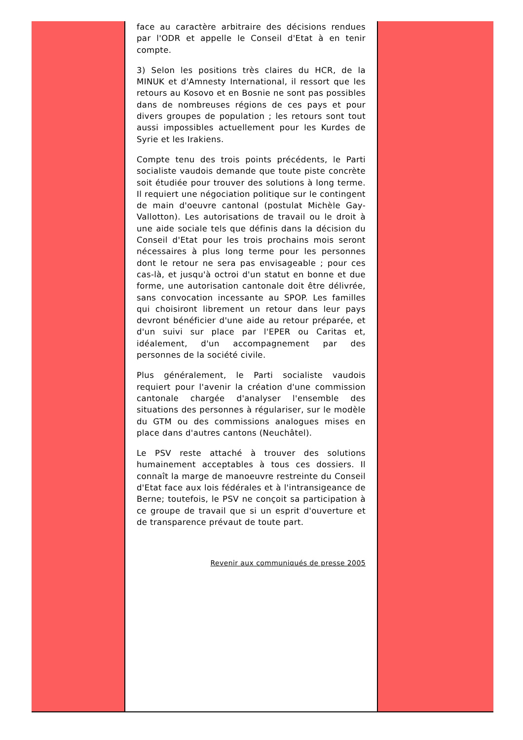face au caractère arbitraire des décisions rendues par l'ODR et appelle le Conseil d'Etat à en tenir compte.
3) Selon les positions très claires du HCR, de la MINUK et d'Amnesty International, il ressort que les retours au Kosovo et en Bosnie ne sont pas possibles dans de nombreuses régions de ces pays et pour divers groupes de population ; les retours sont tout aussi impossibles actuellement pour les Kurdes de Syrie et les Irakiens.
Compte tenu des trois points précédents, le Parti socialiste vaudois demande que toute piste concrète soit étudiée pour trouver des solutions à long terme. Il requiert une négociation politique sur le contingent de main d'oeuvre cantonal (postulat Michèle Gay-Vallotton). Les autorisations de travail ou le droit à une aide sociale tels que définis dans la décision du Conseil d'Etat pour les trois prochains mois seront nécessaires à plus long terme pour les personnes dont le retour ne sera pas envisageable ; pour ces cas-là, et jusqu'à octroi d'un statut en bonne et due forme, une autorisation cantonale doit être délivrée, sans convocation incessante au SPOP. Les familles qui choisiront librement un retour dans leur pays devront bénéficier d'une aide au retour préparée, et d'un suivi sur place par l'EPER ou Caritas et, idéalement, d'un accompagnement par des personnes de la société civile.
Plus généralement, le Parti socialiste vaudois requiert pour l'avenir la création d'une commission cantonale chargée d'analyser l'ensemble des situations des personnes à régulariser, sur le modèle du GTM ou des commissions analogues mises en place dans d'autres cantons (Neuchâtel).
Le PSV reste attaché à trouver des solutions humainement acceptables à tous ces dossiers. Il connaît la marge de manoeuvre restreinte du Conseil d'Etat face aux lois fédérales et à l'intransigeance de Berne; toutefois, le PSV ne conçoit sa participation à ce groupe de travail que si un esprit d'ouverture et de transparence prévaut de toute part.
Revenir aux communiqués de presse 2005